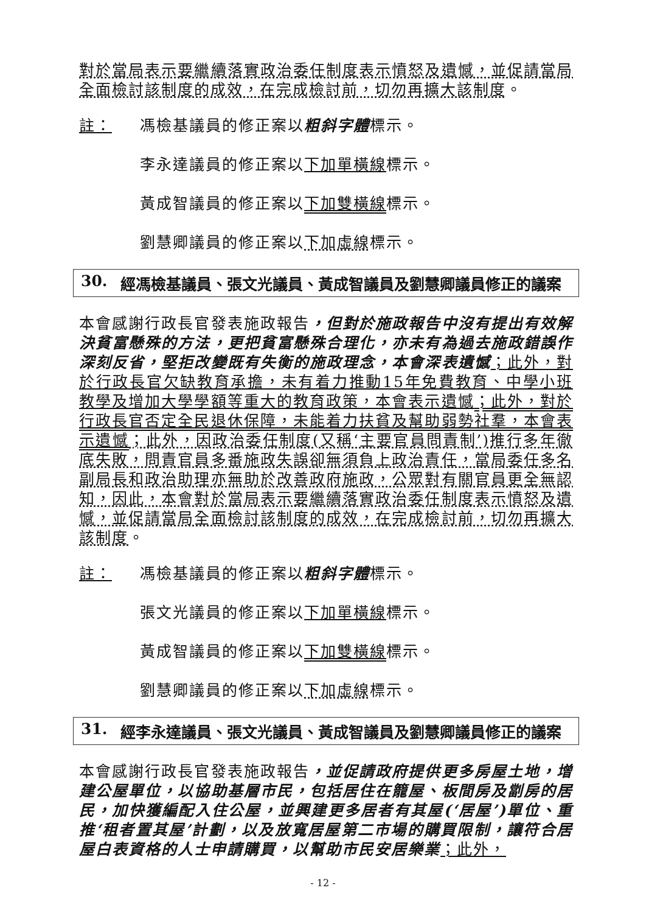對於當局表示要繼續落實政治委任制度表示憤怒及遺憾，並促請當局全面檢討該制度的成效，在完成檢討前，切勿再擴大該制度。
註： 馮檢基議員的修正案以粗斜字體標示。
李永達議員的修正案以下加單橫線標示。
黃成智議員的修正案以下加雙橫線標示。
劉慧卿議員的修正案以下加虛線標示。
30. 經馮檢基議員、張文光議員、黃成智議員及劉慧卿議員修正的議案
本會感謝行政長官發表施政報告，但對於施政報告中沒有提出有效解決貧富懸殊的方法，更把貧富懸殊合理化，亦未有為過去施政錯誤作深刻反省，堅拒改變既有失衡的施政理念，本會深表遺憾；此外，對於行政長官欠缺教育承擔，未有着力推動15年免費教育、中學小班教學及增加大學學額等重大的教育政策，本會表示遺憾；此外，對於行政長官否定全民退休保障，未能着力扶貧及幫助弱勢社羣，本會表示遺憾；此外，因政治委任制度(又稱‘主要官員問責制’)推行多年徹底失敗，問責官員多番施政失誤卻無須負上政治責任，當局委任多名副局長和政治助理亦無助於改善政府施政，公眾對有關官員更全無認知，因此，本會對於當局表示要繼續落實政治委任制度表示憤怒及遺憾，並促請當局全面檢討該制度的成效，在完成檢討前，切勿再擴大該制度。
註： 馮檢基議員的修正案以粗斜字體標示。
張文光議員的修正案以下加單橫線標示。
黃成智議員的修正案以下加雙橫線標示。
劉慧卿議員的修正案以下加虛線標示。
31. 經李永達議員、張文光議員、黃成智議員及劉慧卿議員修正的議案
本會感謝行政長官發表施政報告，並促請政府提供更多房屋土地，增建公屋單位，以協助基層市民，包括居住在籠屋、板間房及劏房的居民，加快獲編配入住公屋，並興建更多居者有其屋(‘居屋’)單位、重推‘租者置其屋’計劃，以及放寬居屋第二市場的購買限制，讓符合居屋白表資格的人士申請購買，以幫助市民安居樂業；此外，
- 12 -